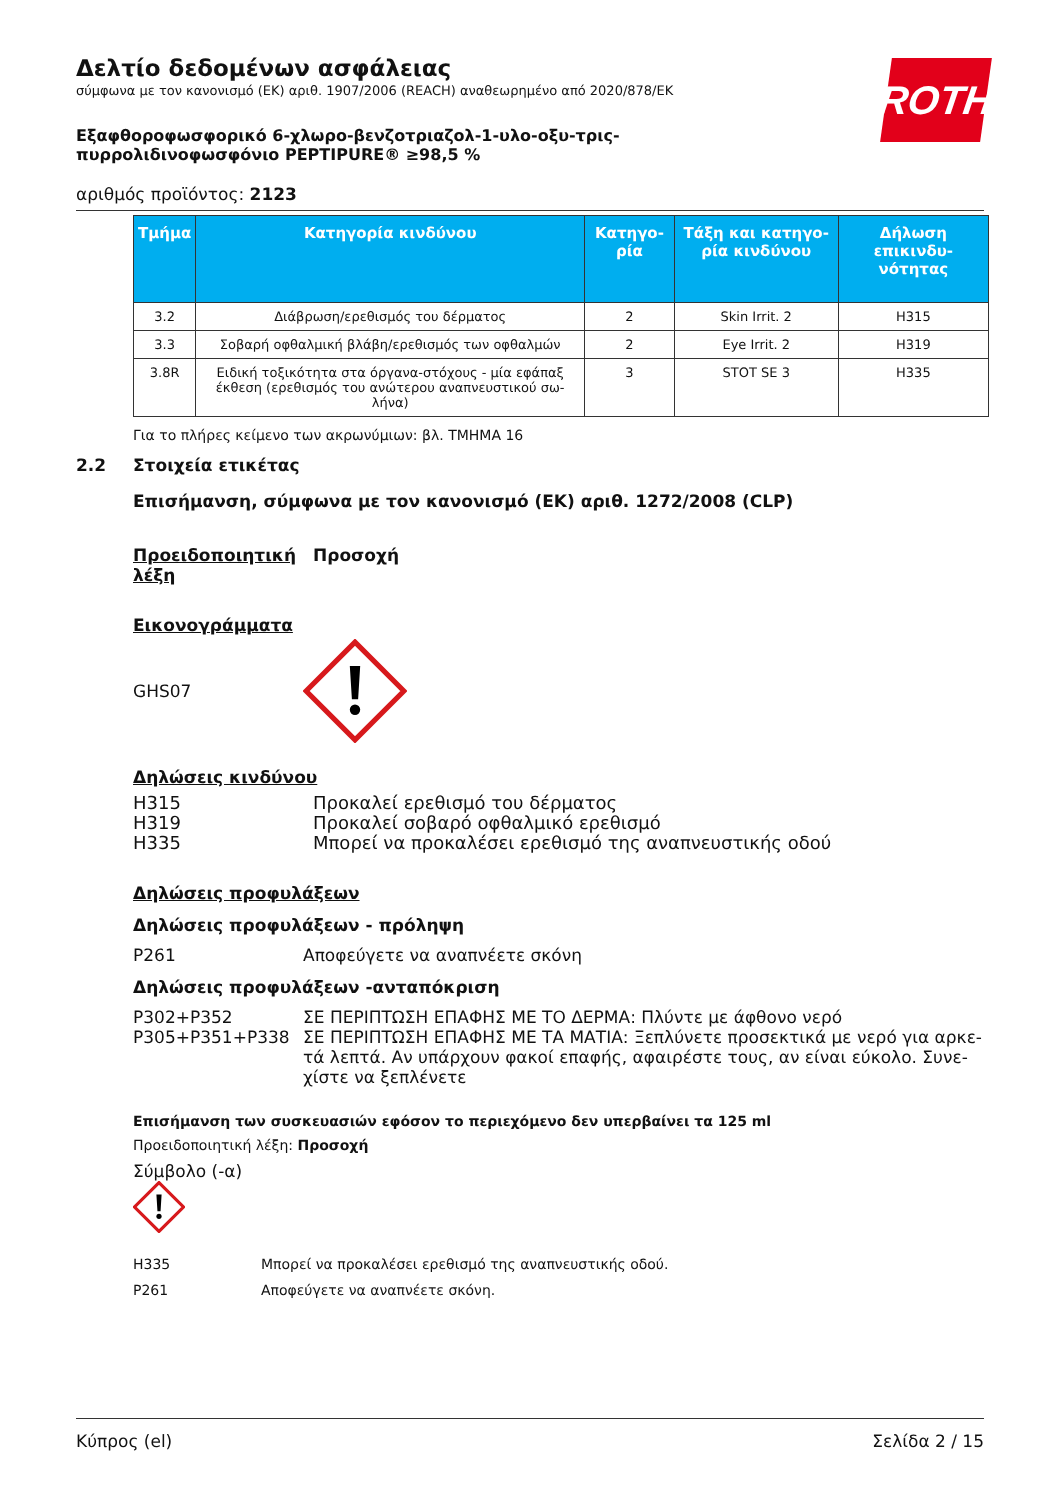ROTH
Δελτίο δεδομένων ασφάλειας
σύμφωνα με τον κανονισμό (ΕΚ) αριθ. 1907/2006 (REACH) αναθεωρημένο από 2020/878/ΕΚ
Εξαφθοροφωσφορικό 6-χλωρο-βενζοτριαζολ-1-υλο-οξυ-τρις-πυρρολιδινοφωσφόνιο PEPTIPURE® ≥98,5 %
αριθμός προϊόντος: 2123
| Τμήμα | Κατηγορία κινδύνου | Κατηγο-ρία | Τάξη και κατηγο-ρία κινδύνου | Δήλωση επικινδυ-νότητας |
| --- | --- | --- | --- | --- |
| 3.2 | Διάβρωση/ερεθισμός του δέρματος | 2 | Skin Irrit. 2 | H315 |
| 3.3 | Σοβαρή οφθαλμική βλάβη/ερεθισμός των οφθαλμών | 2 | Eye Irrit. 2 | H319 |
| 3.8R | Ειδική τοξικότητα στα όργανα-στόχους - μία εφάπαξ έκθεση (ερεθισμός του ανώτερου αναπνευστικού σω-λήνα) | 3 | STOT SE 3 | H335 |
Για το πλήρες κείμενο των ακρωνύμιων: βλ. ΤΜΗΜΑ 16
2.2 Στοιχεία ετικέτας
Επισήμανση, σύμφωνα με τον κανονισμό (ΕΚ) αριθ. 1272/2008 (CLP)
Προειδοποιητική λέξη Προσοχή
Εικονογράμματα
GHS07
Δηλώσεις κινδύνου
H315 Προκαλεί ερεθισμό του δέρματος
H319 Προκαλεί σοβαρό οφθαλμικό ερεθισμό
H335 Μπορεί να προκαλέσει ερεθισμό της αναπνευστικής οδού
Δηλώσεις προφυλάξεων
Δηλώσεις προφυλάξεων - πρόληψη
P261 Αποφεύγετε να αναπνέετε σκόνη
Δηλώσεις προφυλάξεων -ανταπόκριση
P302+P352 ΣΕ ΠΕΡΙΠΤΩΣΗ ΕΠΑΦΗΣ ΜΕ ΤΟ ΔΕΡΜΑ: Πλύντε με άφθονο νερό
P305+P351+P338 ΣΕ ΠΕΡΙΠΤΩΣΗ ΕΠΑΦΗΣ ΜΕ ΤΑ ΜΑΤΙΑ: Ξεπλύνετε προσεκτικά με νερό για αρκε-τά λεπτά. Αν υπάρχουν φακοί επαφής, αφαιρέστε τους, αν είναι εύκολο. Συνε-χίστε να ξεπλένετε
Επισήμανση των συσκευασιών εφόσον το περιεχόμενο δεν υπερβαίνει τα 125 ml
Προειδοποιητική λέξη: Προσοχή
Σύμβολο (-α)
H335 Μπορεί να προκαλέσει ερεθισμό της αναπνευστικής οδού.
P261 Αποφεύγετε να αναπνέετε σκόνη.
Κύπρος (el) Σελίδα 2 / 15